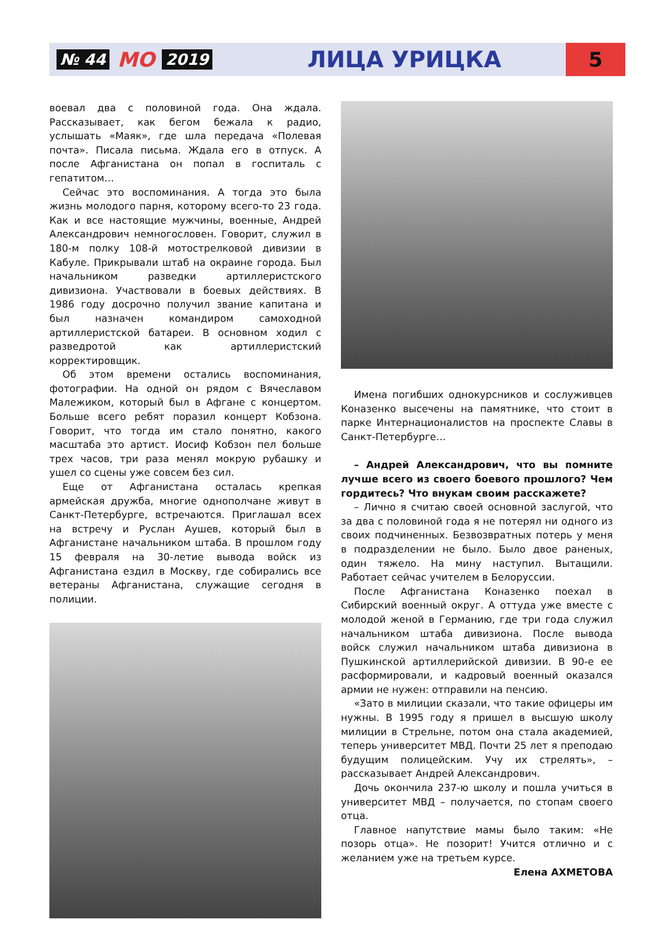№ 44 МО 2019 ЛИЦА УРИЦКА 5
воевал два с половиной года. Она ждала. Рассказывает, как бегом бежала к радио, услышать «Маяк», где шла передача «Полевая почта». Писала письма. Ждала его в отпуск. А после Афганистана он попал в госпиталь с гепатитом…
Сейчас это воспоминания. А тогда это была жизнь молодого парня, которому всего-то 23 года. Как и все настоящие мужчины, военные, Андрей Александрович немногословен. Говорит, служил в 180-м полку 108-й мотострелковой дивизии в Кабуле. Прикрывали штаб на окраине города. Был начальником разведки артиллеристского дивизиона. Участвовали в боевых действиях. В 1986 году досрочно получил звание капитана и был назначен командиром самоходной артиллеристской батареи. В основном ходил с разведротой как артиллеристский корректировщик.
Об этом времени остались воспоминания, фотографии. На одной он рядом с Вячеславом Малежиком, который был в Афгане с концертом. Больше всего ребят поразил концерт Кобзона. Говорит, что тогда им стало понятно, какого масштаба это артист. Иосиф Кобзон пел больше трех часов, три раза менял мокрую рубашку и ушел со сцены уже совсем без сил.
Еще от Афганистана осталась крепкая армейская дружба, многие однополчане живут в Санкт-Петербурге, встречаются. Приглашал всех на встречу и Руслан Аушев, который был в Афганистане начальником штаба. В прошлом году 15 февраля на 30-летие вывода войск из Афганистана ездил в Москву, где собирались все ветераны Афганистана, служащие сегодня в полиции.
Имена погибших однокурсников и сослуживцев Коназенко высечены на памятнике, что стоит в парке Интернационалистов на проспекте Славы в Санкт-Петербурге…
– Андрей Александрович, что вы помните лучше всего из своего боевого прошлого? Чем гордитесь? Что внукам своим расскажете?
– Лично я считаю своей основной заслугой, что за два с половиной года я не потерял ни одного из своих подчиненных. Безвозвратных потерь у меня в подразделении не было. Было двое раненых, один тяжело. На мину наступил. Вытащили. Работает сейчас учителем в Белоруссии.
После Афганистана Коназенко поехал в Сибирский военный округ. А оттуда уже вместе с молодой женой в Германию, где три года служил начальником штаба дивизиона. После вывода войск служил начальником штаба дивизиона в Пушкинской артиллерийской дивизии. В 90-е ее расформировали, и кадровый военный оказался армии не нужен: отправили на пенсию.
«Зато в милиции сказали, что такие офицеры им нужны. В 1995 году я пришел в высшую школу милиции в Стрельне, потом она стала академией, теперь университет МВД. Почти 25 лет я преподаю будущим полицейским. Учу их стрелять», – рассказывает Андрей Александрович.
Дочь окончила 237-ю школу и пошла учиться в университет МВД – получается, по стопам своего отца.
Главное напутствие мамы было таким: «Не позорь отца». Не позорит! Учится отлично и с желанием уже на третьем курсе.
Елена АХМЕТОВА